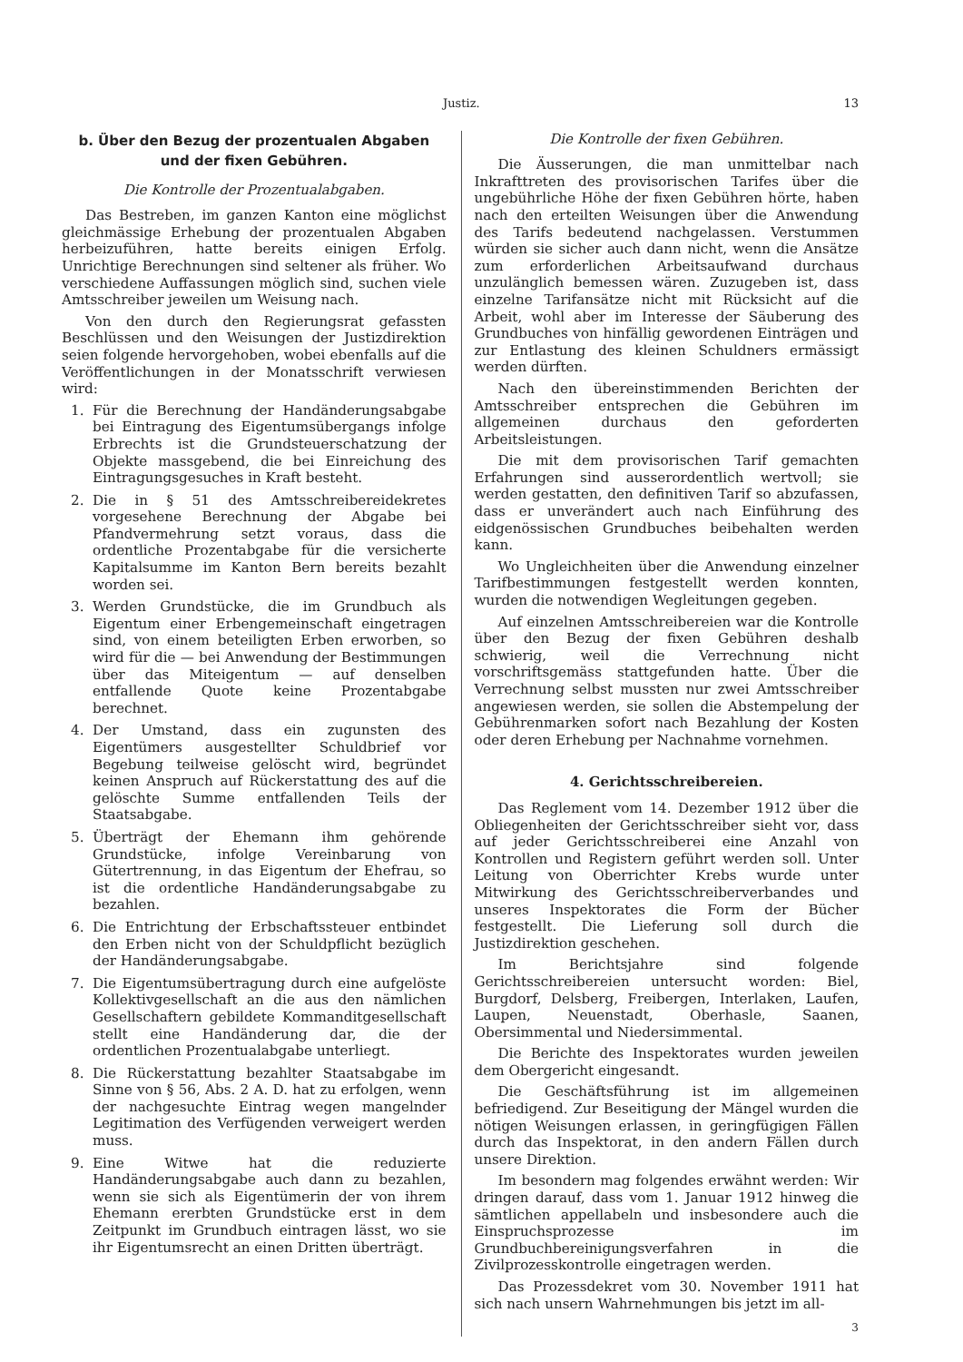Justiz. 13
b. Über den Bezug der prozentualen Abgaben und der fixen Gebühren.
Die Kontrolle der Prozentualabgaben.
Das Bestreben, im ganzen Kanton eine möglichst gleichmässige Erhebung der prozentualen Abgaben herbeizuführen, hatte bereits einigen Erfolg. Unrichtige Berechnungen sind seltener als früher. Wo verschiedene Auffassungen möglich sind, suchen viele Amtsschreiber jeweilen um Weisung nach.
Von den durch den Regierungsrat gefassten Beschlüssen und den Weisungen der Justizdirektion seien folgende hervorgehoben, wobei ebenfalls auf die Veröffentlichungen in der Monatsschrift verwiesen wird:
1. Für die Berechnung der Handänderungsabgabe bei Eintragung des Eigentumsübergangs infolge Erbrechts ist die Grundsteuerschatzung der Objekte massgebend, die bei Einreichung des Eintragungsgesuches in Kraft besteht.
2. Die in § 51 des Amtsschreibereidekretes vorgesehene Berechnung der Abgabe bei Pfandvermehrung setzt voraus, dass die ordentliche Prozentabgabe für die versicherte Kapitalsumme im Kanton Bern bereits bezahlt worden sei.
3. Werden Grundstücke, die im Grundbuch als Eigentum einer Erbengemeinschaft eingetragen sind, von einem beteiligten Erben erworben, so wird für die — bei Anwendung der Bestimmungen über das Miteigentum — auf denselben entfallende Quote keine Prozentabgabe berechnet.
4. Der Umstand, dass ein zugunsten des Eigentümers ausgestellter Schuldbrief vor Begebung teilweise gelöscht wird, begründet keinen Anspruch auf Rückerstattung des auf die gelöschte Summe entfallenden Teils der Staatsabgabe.
5. Überträgt der Ehemann ihm gehörende Grundstücke, infolge Vereinbarung von Gütertrennung, in das Eigentum der Ehefrau, so ist die ordentliche Handänderungsabgabe zu bezahlen.
6. Die Entrichtung der Erbschaftssteuer entbindet den Erben nicht von der Schuldpflicht bezüglich der Handänderungsabgabe.
7. Die Eigentumsübertragung durch eine aufgelöste Kollektivgesellschaft an die aus den nämlichen Gesellschaftern gebildete Kommanditgesellschaft stellt eine Handänderung dar, die der ordentlichen Prozentualabgabe unterliegt.
8. Die Rückerstattung bezahlter Staatsabgabe im Sinne von § 56, Abs. 2 A. D. hat zu erfolgen, wenn der nachgesuchte Eintrag wegen mangelnder Legitimation des Verfügenden verweigert werden muss.
9. Eine Witwe hat die reduzierte Handänderungsabgabe auch dann zu bezahlen, wenn sie sich als Eigentümerin der von ihrem Ehemann ererbten Grundstücke erst in dem Zeitpunkt im Grundbuch eintragen lässt, wo sie ihr Eigentumsrecht an einen Dritten überträgt.
Die Kontrolle der fixen Gebühren.
Die Äusserungen, die man unmittelbar nach Inkrafttreten des provisorischen Tarifes über die ungebührliche Höhe der fixen Gebühren hörte, haben nach den erteilten Weisungen über die Anwendung des Tarifs bedeutend nachgelassen. Verstummen würden sie sicher auch dann nicht, wenn die Ansätze zum erforderlichen Arbeitsaufwand durchaus unzulänglich bemessen wären. Zuzugeben ist, dass einzelne Tarifansätze nicht mit Rücksicht auf die Arbeit, wohl aber im Interesse der Säuberung des Grundbuches von hinfällig gewordenen Einträgen und zur Entlastung des kleinen Schuldners ermässigt werden dürften.
Nach den übereinstimmenden Berichten der Amtsschreiber entsprechen die Gebühren im allgemeinen durchaus den geforderten Arbeitsleistungen.
Die mit dem provisorischen Tarif gemachten Erfahrungen sind ausserordentlich wertvoll; sie werden gestatten, den definitiven Tarif so abzufassen, dass er unverändert auch nach Einführung des eidgenössischen Grundbuches beibehalten werden kann.
Wo Ungleichheiten über die Anwendung einzelner Tarifbestimmungen festgestellt werden konnten, wurden die notwendigen Wegleitungen gegeben.
Auf einzelnen Amtsschreibereien war die Kontrolle über den Bezug der fixen Gebühren deshalb schwierig, weil die Verrechnung nicht vorschriftsgemäss stattgefunden hatte. Über die Verrechnung selbst mussten nur zwei Amtsschreiber angewiesen werden, sie sollen die Abstempelung der Gebührenmarken sofort nach Bezahlung der Kosten oder deren Erhebung per Nachnahme vornehmen.
4. Gerichtsschreibereien.
Das Reglement vom 14. Dezember 1912 über die Obliegenheiten der Gerichtsschreiber sieht vor, dass auf jeder Gerichtsschreiberei eine Anzahl von Kontrollen und Registern geführt werden soll. Unter Leitung von Oberrichter Krebs wurde unter Mitwirkung des Gerichtsschreiberverbandes und unseres Inspektorates die Form der Bücher festgestellt. Die Lieferung soll durch die Justizdirektion geschehen.
Im Berichtsjahre sind folgende Gerichtsschreibereien untersucht worden: Biel, Burgdorf, Delsberg, Freibergen, Interlaken, Laufen, Laupen, Neuenstadt, Oberhasle, Saanen, Obersimmental und Niedersimmental.
Die Berichte des Inspektorates wurden jeweilen dem Obergericht eingesandt.
Die Geschäftsführung ist im allgemeinen befriedigend. Zur Beseitigung der Mängel wurden die nötigen Weisungen erlassen, in geringfügigen Fällen durch das Inspektorat, in den andern Fällen durch unsere Direktion.
Im besondern mag folgendes erwähnt werden: Wir dringen darauf, dass vom 1. Januar 1912 hinweg die sämtlichen appellabeln und insbesondere auch die Einspruchsprozesse im Grundbuchbereinigungsverfahren in die Zivilprozesskontrolle eingetragen werden.
Das Prozessdekret vom 30. November 1911 hat sich nach unsern Wahrnehmungen bis jetzt im all-
3